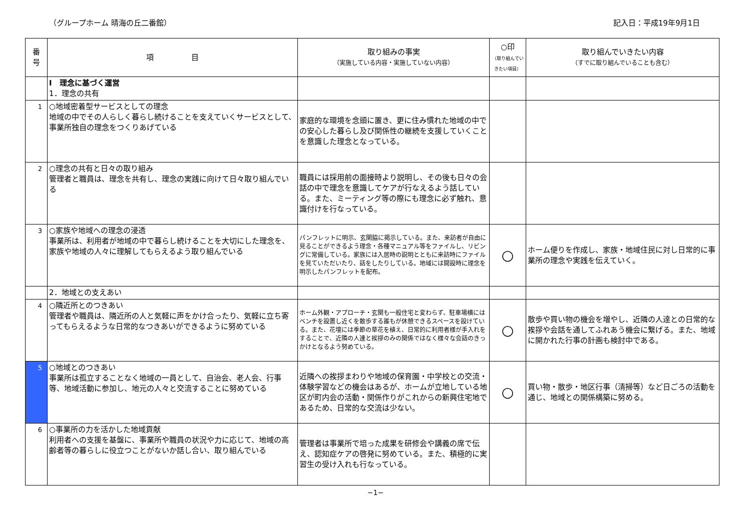（グループホーム 晴海の丘二番館） 記入日：平成19年9月1日
| 番 号 | 項 目 | 取り組みの事実 （実施している内容・実施していない内容） | ○印 （取り組んでいきたい項目） | 取り組んでいきたい内容 （すでに取り組んでいることも含む） |
| --- | --- | --- | --- | --- |
| | Ⅰ 理念に基づく運営 1．理念の共有 | | | |
| 1 | ○地域密着型サービスとしての理念 地域の中でその人らしく暮らし続けることを支えていくサービスとして、事業所独自の理念をつくりあげている | 家庭的な環境を念頭に置き、更に住み慣れた地域の中での安心した暮らし及び関係性の継続を支援していくことを意識した理念となっている。 | | |
| 2 | ○理念の共有と日々の取り組み 管理者と職員は、理念を共有し、理念の実践に向けて日々取り組んでいる | 職員には採用前の面接時より説明し、その後も日々の会話の中で理念を意識してケアが行なえるよう話している。また、ミーティング等の際にも理念に必ず触れ、意識付けを行なっている。 | | |
| 3 | ○家族や地域への理念の浸透 事業所は、利用者が地域の中で暮らし続けることを大切にした理念を、家族や地域の人々に理解してもらえるよう取り組んでいる | パンフレットに明示、玄関脇に掲示している。また、来訪者が自由に見ることができるよう理念・各種マニュアル等をファイルし、リビングに常備している。家族には入居時の説明とともに来訪時にファイルを見ていただいたり、話をしたりしている。地域には開設時に理念を明示したパンフレットを配布。 | ○ | ホーム便りを作成し、家族・地域住民に対し日常的に事業所の理念や実践を伝えていく。 |
| | 2．地域との支えあい | | | |
| 4 | ○隣近所とのつきあい 管理者や職員は、隣近所の人と気軽に声をかけ合ったり、気軽に立ち寄ってもらえるような日常的なつきあいができるように努めている | ホーム外観・アプローチ・玄関も一般住宅と変わらず、駐車場横にはベンチを設置し近くを散歩する誰もが休憩できるスペースを設けている。また、花壇には季節の草花を植え、日常的に利用者様が手入れをすることで、近隣の人達と挨拶のみの関係ではなく様々な会話のきっかけとなるよう努めている。 | ○ | 散歩や買い物の機会を増やし、近隣の人達との日常的な挨拶や会話を通してふれあう機会に繋げる。また、地域に開かれた行事の計画も検討中である。 |
| 5 | ○地域とのつきあい 事業所は孤立することなく地域の一員として、自治会、老人会、行事等、地域活動に参加し、地元の人々と交流することに努めている | 近隣への挨拶まわりや地域の保育園・中学校との交流・体験学習などの機会はあるが、ホームが立地している地区が町内会の活動・関係作りがこれからの新興住宅地であるため、日常的な交流は少ない。 | ○ | 買い物・散歩・地区行事（清掃等）など日ごろの活動を通じ、地域との関係構築に努める。 |
| 6 | ○事業所の力を活かした地域貢献 利用者への支援を基盤に、事業所や職員の状況や力に応じて、地域の高齢者等の暮らしに役立つことがないか話し合い、取り組んでいる | 管理者は事業所で培った成果を研修会や講義の席で伝え、認知症ケアの啓発に努めている。また、積極的に実習生の受け入れも行なっている。 | | |
−1−